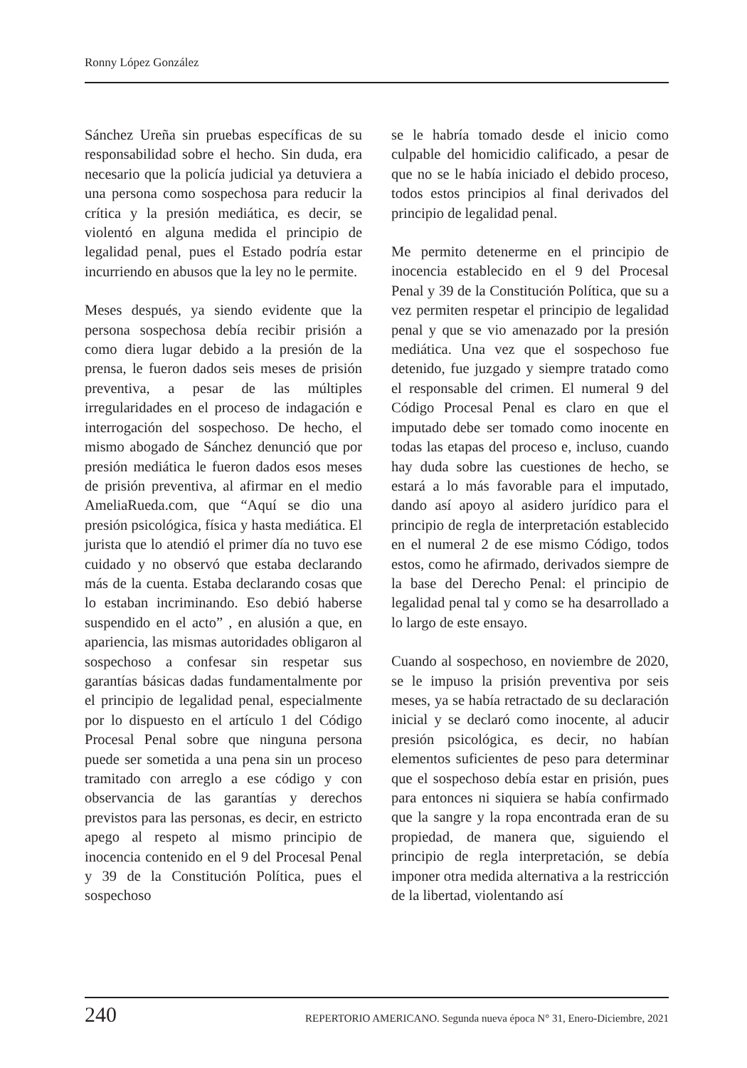Ronny López González
Sánchez Ureña sin pruebas específicas de su responsabilidad sobre el hecho. Sin duda, era necesario que la policía judicial ya detuviera a una persona como sospechosa para reducir la crítica y la presión mediática, es decir, se violentó en alguna medida el principio de legalidad penal, pues el Estado podría estar incurriendo en abusos que la ley no le permite.
Meses después, ya siendo evidente que la persona sospechosa debía recibir prisión a como diera lugar debido a la presión de la prensa, le fueron dados seis meses de prisión preventiva, a pesar de las múltiples irregularidades en el proceso de indagación e interrogación del sospechoso. De hecho, el mismo abogado de Sánchez denunció que por presión mediática le fueron dados esos meses de prisión preventiva, al afirmar en el medio AmeliaRueda.com, que “Aquí se dio una presión psicológica, física y hasta mediática. El jurista que lo atendió el primer día no tuvo ese cuidado y no observó que estaba declarando más de la cuenta. Estaba declarando cosas que lo estaban incriminando. Eso debió haberse suspendido en el acto” , en alusión a que, en apariencia, las mismas autoridades obligaron al sospechoso a confesar sin respetar sus garantías básicas dadas fundamentalmente por el principio de legalidad penal, especialmente por lo dispuesto en el artículo 1 del Código Procesal Penal sobre que ninguna persona puede ser sometida a una pena sin un proceso tramitado con arreglo a ese código y con observancia de las garantías y derechos previstos para las personas, es decir, en estricto apego al respeto al mismo principio de inocencia contenido en el 9 del Procesal Penal y 39 de la Constitución Política, pues el sospechoso
se le habría tomado desde el inicio como culpable del homicidio calificado, a pesar de que no se le había iniciado el debido proceso, todos estos principios al final derivados del principio de legalidad penal.
Me permito detenerme en el principio de inocencia establecido en el 9 del Procesal Penal y 39 de la Constitución Política, que su a vez permiten respetar el principio de legalidad penal y que se vio amenazado por la presión mediática. Una vez que el sospechoso fue detenido, fue juzgado y siempre tratado como el responsable del crimen. El numeral 9 del Código Procesal Penal es claro en que el imputado debe ser tomado como inocente en todas las etapas del proceso e, incluso, cuando hay duda sobre las cuestiones de hecho, se estará a lo más favorable para el imputado, dando así apoyo al asidero jurídico para el principio de regla de interpretación establecido en el numeral 2 de ese mismo Código, todos estos, como he afirmado, derivados siempre de la base del Derecho Penal: el principio de legalidad penal tal y como se ha desarrollado a lo largo de este ensayo.
Cuando al sospechoso, en noviembre de 2020, se le impuso la prisión preventiva por seis meses, ya se había retractado de su declaración inicial y se declaró como inocente, al aducir presión psicológica, es decir, no habían elementos suficientes de peso para determinar que el sospechoso debía estar en prisión, pues para entonces ni siquiera se había confirmado que la sangre y la ropa encontrada eran de su propiedad, de manera que, siguiendo el principio de regla interpretación, se debía imponer otra medida alternativa a la restricción de la libertad, violentando así
240 REPERTORIO AMERICANO. Segunda nueva época N° 31, Enero-Diciembre, 2021